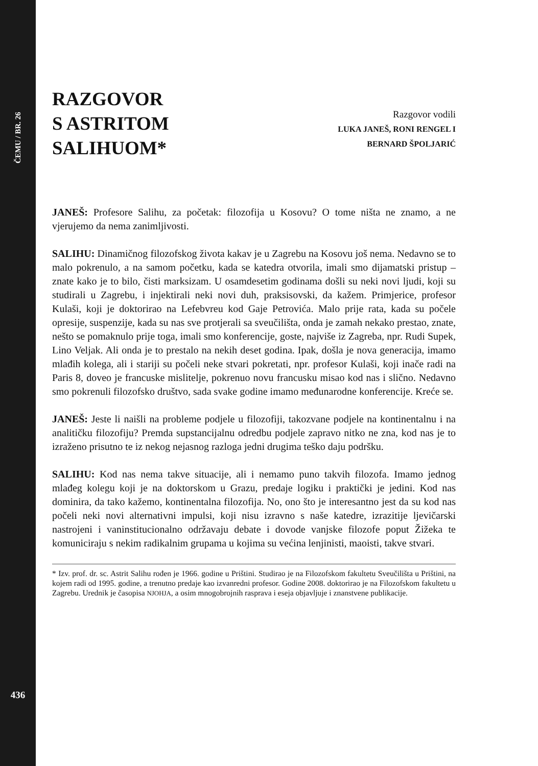ČEMU / BR. 26
436
RAZGOVOR
S ASTRITOM
SALIHUOM*
Razgovor vodili
LUKA JANEŠ, RONI RENGEL I
BERNARD ŠPOLJARIĆ
JANEŠ: Profesore Salihu, za početak: filozofija u Kosovu? O tome ništa ne znamo, a ne vjerujemo da nema zanimljivosti.
SALIHU: Dinamičnog filozofskog života kakav je u Zagrebu na Kosovu još nema. Nedavno se to malo pokrenulo, a na samom početku, kada se katedra otvorila, imali smo dijamatski pristup – znate kako je to bilo, čisti marksizam. U osamdesetim godinama došli su neki novi ljudi, koji su studirali u Zagrebu, i injektirali neki novi duh, praksisovski, da kažem. Primjerice, profesor Kulaši, koji je doktorirao na Lefebvreu kod Gaje Petrovića. Malo prije rata, kada su počele opresije, suspenzije, kada su nas sve protjerali sa sveučilišta, onda je zamah nekako prestao, znate, nešto se pomaknulo prije toga, imali smo konferencije, goste, najviše iz Zagreba, npr. Rudi Supek, Lino Veljak. Ali onda je to prestalo na nekih deset godina. Ipak, došla je nova generacija, imamo mlađih kolega, ali i stariji su počeli neke stvari pokretati, npr. profesor Kulaši, koji inače radi na Paris 8, doveo je francuske mislitelje, pokrenuo novu francusku misao kod nas i slično. Nedavno smo pokrenuli filozofsko društvo, sada svake godine imamo međunarodne konferencije. Kreće se.
JANEŠ: Jeste li naišli na probleme podjele u filozofiji, takozvane podjele na kontinentalnu i na analitičku filozofiju? Premda supstancijalnu odredbu podjele zapravo nitko ne zna, kod nas je to izraženo prisutno te iz nekog nejasnog razloga jedni drugima teško daju podršku.
SALIHU: Kod nas nema takve situacije, ali i nemamo puno takvih filozofa. Imamo jednog mlađeg kolegu koji je na doktorskom u Grazu, predaje logiku i praktički je jedini. Kod nas dominira, da tako kažemo, kontinentalna filozofija. No, ono što je interesantno jest da su kod nas počeli neki novi alternativni impulsi, koji nisu izravno s naše katedre, izrazitije ljevičarski nastrojeni i vaninstitucionalno održavaju debate i dovode vanjske filozofe poput Žižeka te komuniciraju s nekim radikalnim grupama u kojima su većina lenjinisti, maoisti, takve stvari.
* Izv. prof. dr. sc. Astrit Salihu rođen je 1966. godine u Prištini. Studirao je na Filozofskom fakultetu Sveučilišta u Prištini, na kojem radi od 1995. godine, a trenutno predaje kao izvanredni profesor. Godine 2008. doktorirao je na Filozofskom fakultetu u Zagrebu. Urednik je časopisa NJOHJA, a osim mnogobrojnih rasprava i eseja objavljuje i znanstvene publikacije.